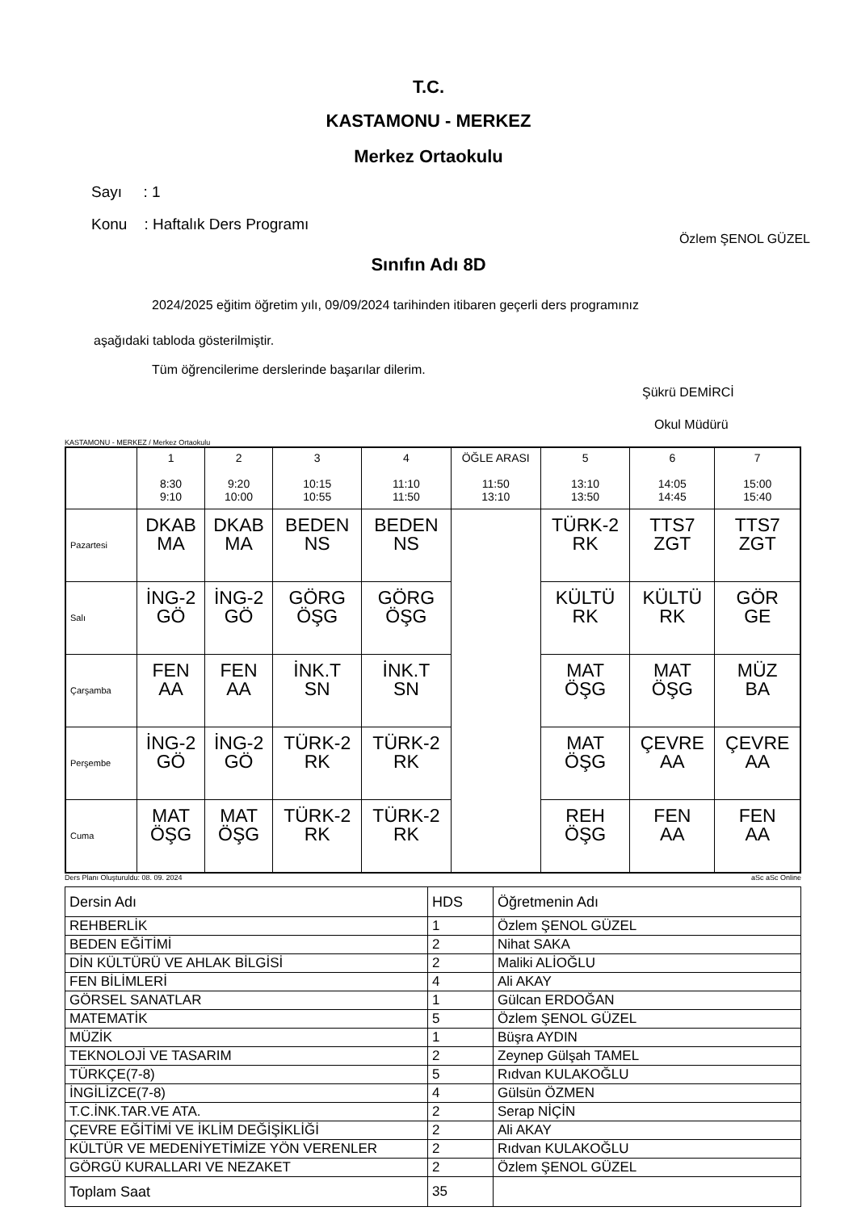T.C.
KASTAMONU - MERKEZ
Merkez Ortaokulu
Sayı : 1
Konu : Haftalık Ders Programı
Özlem ŞENOL GÜZEL
Sınıfın Adı 8D
2024/2025 eğitim öğretim yılı, 09/09/2024 tarihinden itibaren geçerli ders programınız
aşağıdaki tabloda gösterilmiştir.
Tüm öğrencilerime derslerinde başarılar dilerim.
Şükrü DEMİRCİ
Okul Müdürü
KASTAMONU - MERKEZ / Merkez Ortaokulu
| | 1 8:30 9:10 | 2 9:20 10:00 | 3 10:15 10:55 | 4 11:10 11:50 | ÖĞLE ARASI 11:50 13:10 | 5 13:10 13:50 | 6 14:05 14:45 | 7 15:00 15:40 |
| --- | --- | --- | --- | --- | --- | --- | --- | --- |
| Pazartesi | DKAB MA | DKAB MA | BEDEN NS | BEDEN NS | | TÜRK-2 RK | TTS7 ZGT | TTS7 ZGT |
| Salı | İNG-2 GÖ | İNG-2 GÖ | GÖRG ÖŞG | GÖRG ÖŞG | | KÜLTÜ RK | KÜLTÜ RK | GÖR GE |
| Çarşamba | FEN AA | FEN AA | İNK.T SN | İNK.T SN | | MAT ÖŞG | MAT ÖŞG | MÜZ BA |
| Perşembe | İNG-2 GÖ | İNG-2 GÖ | TÜRK-2 RK | TÜRK-2 RK | | MAT ÖŞG | ÇEVRE AA | ÇEVRE AA |
| Cuma | MAT ÖŞG | MAT ÖŞG | TÜRK-2 RK | TÜRK-2 RK | | REH ÖŞG | FEN AA | FEN AA |
Ders Planı Oluşturuldu: 08. 09. 2024 aSc aSc Online
| Dersin Adı | HDS | Öğretmenin Adı |
| REHBERLİK | 1 | Özlem ŞENOL GÜZEL |
| BEDEN EĞİTİMİ | 2 | Nihat SAKA |
| DİN KÜLTÜRÜ VE AHLAK BİLGİSİ | 2 | Maliki ALİOĞLU |
| FEN BİLİMLERİ | 4 | Ali AKAY |
| GÖRSEL SANATLAR | 1 | Gülcan ERDOĞAN |
| MATEMATİK | 5 | Özlem ŞENOL GÜZEL |
| MÜZİK | 1 | Büşra AYDIN |
| TEKNOLOJİ VE TASARIM | 2 | Zeynep Gülşah TAMEL |
| TÜRKÇE(7-8) | 5 | Rıdvan KULAKOĞLU |
| İNGİLİZCE(7-8) | 4 | Gülsün ÖZMEN |
| T.C.İNK.TAR.VE ATA. | 2 | Serap NİÇİN |
| ÇEVRE EĞİTİMİ VE İKLİM DEĞİŞİKLİĞİ | 2 | Ali AKAY |
| KÜLTÜR VE MEDENİYETİMİZE YÖN VERENLER | 2 | Rıdvan KULAKOĞLU |
| GÖRGÜ KURALLARI VE NEZAKET | 2 | Özlem ŞENOL GÜZEL |
| Toplam Saat | 35 | |